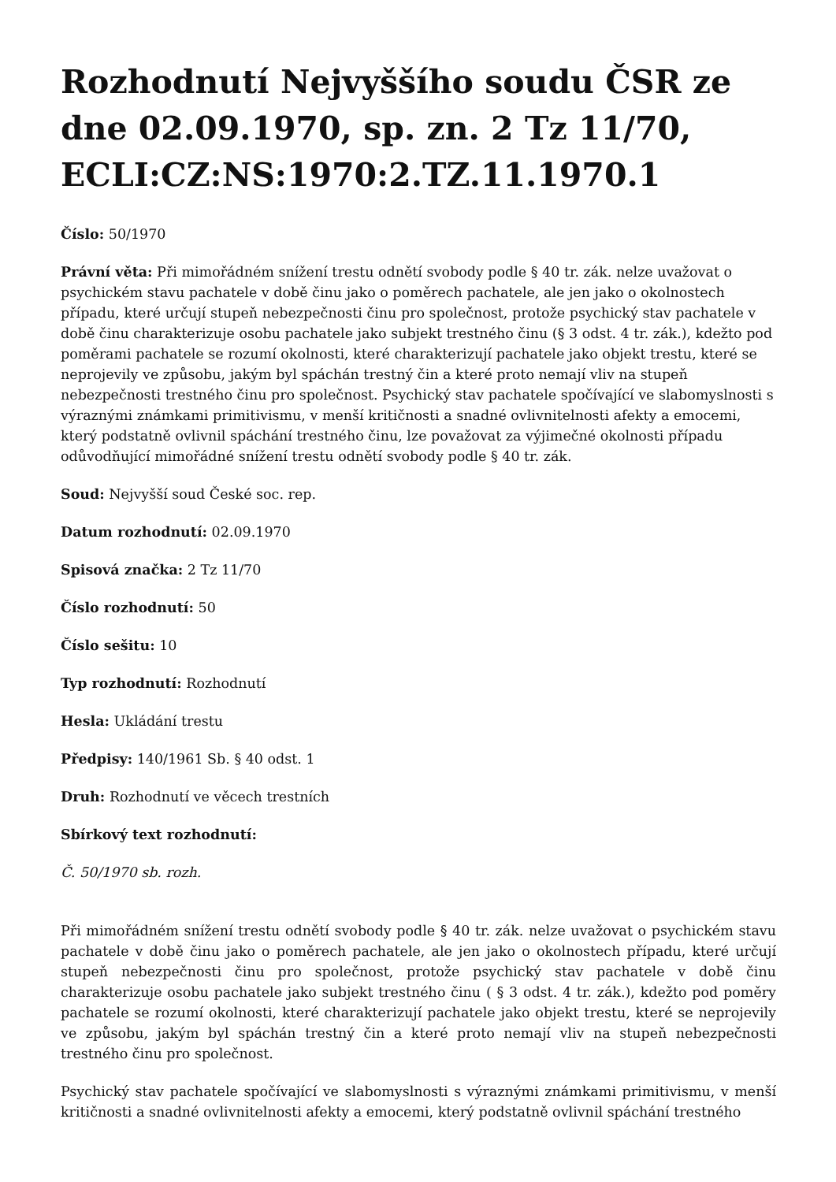Rozhodnutí Nejvyššího soudu ČSR ze dne 02.09.1970, sp. zn. 2 Tz 11/70, ECLI:CZ:NS:1970:2.TZ.11.1970.1
Číslo: 50/1970
Právní věta: Při mimořádném snížení trestu odnětí svobody podle § 40 tr. zák. nelze uvažovat o psychickém stavu pachatele v době činu jako o poměrech pachatele, ale jen jako o okolnostech případu, které určují stupeň nebezpečnosti činu pro společnost, protože psychický stav pachatele v době činu charakterizuje osobu pachatele jako subjekt trestného činu (§ 3 odst. 4 tr. zák.), kdežto pod poměrami pachatele se rozumí okolnosti, které charakterizují pachatele jako objekt trestu, které se neprojevily ve způsobu, jakým byl spáchán trestný čin a které proto nemají vliv na stupeň nebezpečnosti trestného činu pro společnost. Psychický stav pachatele spočívající ve slabomyslnosti s výraznými známkami primitivismu, v menší kritičnosti a snadné ovlivnitelnosti afekty a emocemi, který podstatně ovlivnil spáchání trestného činu, lze považovat za výjimečné okolnosti případu odůvodňující mimořádné snížení trestu odnětí svobody podle § 40 tr. zák.
Soud: Nejvyšší soud České soc. rep.
Datum rozhodnutí: 02.09.1970
Spisová značka: 2 Tz 11/70
Číslo rozhodnutí: 50
Číslo sešitu: 10
Typ rozhodnutí: Rozhodnutí
Hesla: Ukládání trestu
Předpisy: 140/1961 Sb. § 40 odst. 1
Druh: Rozhodnutí ve věcech trestních
Sbírkový text rozhodnutí:
Č. 50/1970 sb. rozh.
Při mimořádném snížení trestu odnětí svobody podle § 40 tr. zák. nelze uvažovat o psychickém stavu pachatele v době činu jako o poměrech pachatele, ale jen jako o okolnostech případu, které určují stupeň nebezpečnosti činu pro společnost, protože psychický stav pachatele v době činu charakterizuje osobu pachatele jako subjekt trestného činu ( § 3 odst. 4 tr. zák.), kdežto pod poměry pachatele se rozumí okolnosti, které charakterizují pachatele jako objekt trestu, které se neprojevily ve způsobu, jakým byl spáchán trestný čin a které proto nemají vliv na stupeň nebezpečnosti trestného činu pro společnost.
Psychický stav pachatele spočívající ve slabomyslnosti s výraznými známkami primitivismu, v menší kritičnosti a snadné ovlivnitelnosti afekty a emocemi, který podstatně ovlivnil spáchání trestného